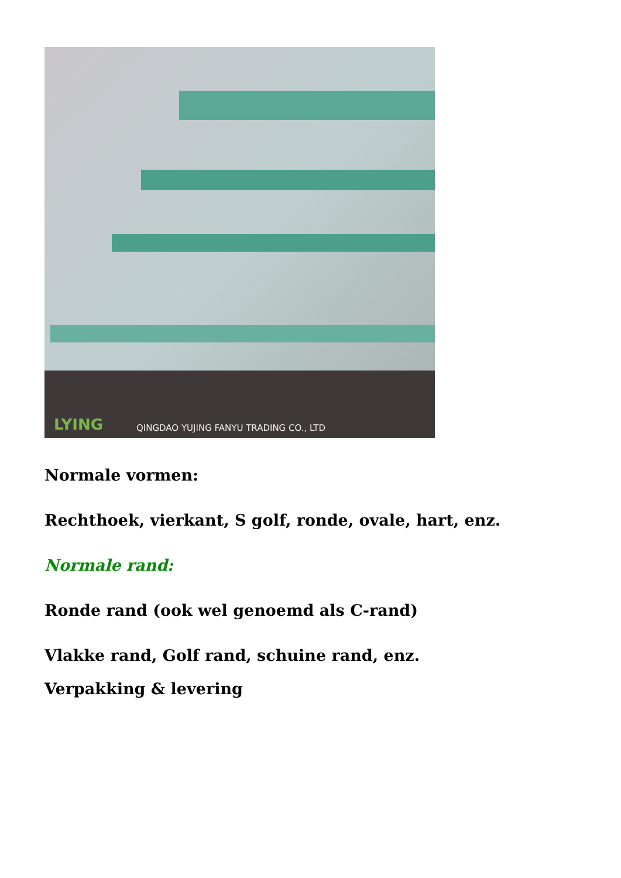LYING
QINGDAO YUJING FANYU TRADING CO., LTD
Normale vormen:
Rechthoek, vierkant, S golf, ronde, ovale, hart, enz.
Normale rand:
Ronde rand (ook wel genoemd als C-rand)
Vlakke rand, Golf rand, schuine rand, enz.
Verpakking & levering